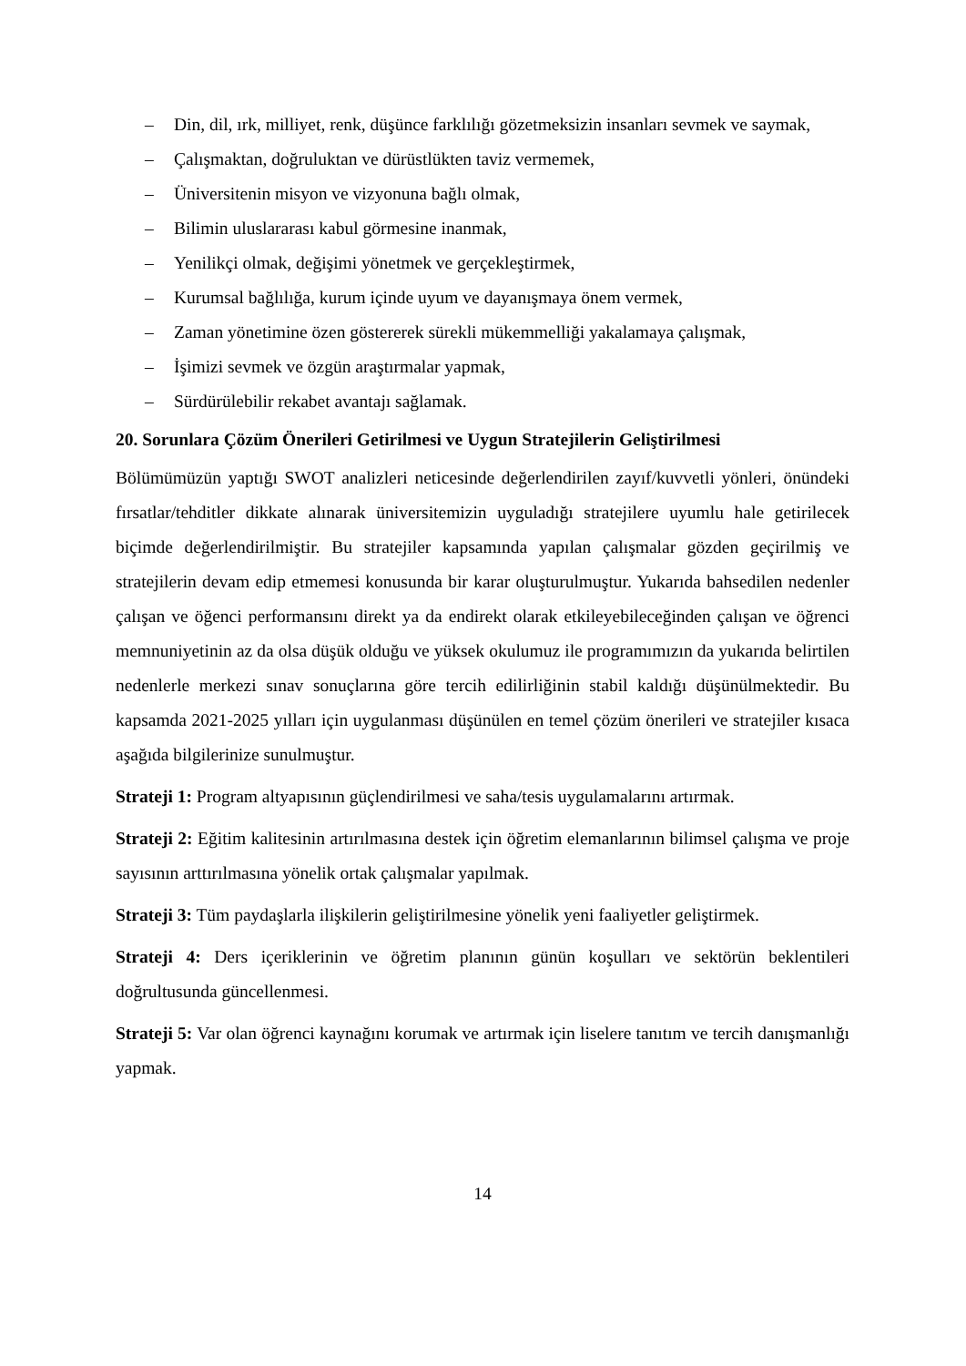– Din, dil, ırk, milliyet, renk, düşünce farklılığı gözetmeksizin insanları sevmek ve saymak,
– Çalışmaktan, doğruluktan ve dürüstlükten taviz vermemek,
– Üniversitenin misyon ve vizyonuna bağlı olmak,
– Bilimin uluslararası kabul görmesine inanmak,
– Yenilikçi olmak, değişimi yönetmek ve gerçekleştirmek,
– Kurumsal bağlılığa, kurum içinde uyum ve dayanışmaya önem vermek,
– Zaman yönetimine özen göstererek sürekli mükemmelliği yakalamaya çalışmak,
– İşimizi sevmek ve özgün araştırmalar yapmak,
– Sürdürülebilir rekabet avantajı sağlamak.
20. Sorunlara Çözüm Önerileri Getirilmesi ve Uygun Stratejilerin Geliştirilmesi
Bölümümüzün yaptığı SWOT analizleri neticesinde değerlendirilen zayıf/kuvvetli yönleri, önündeki fırsatlar/tehditler dikkate alınarak üniversitemizin uyguladığı stratejilere uyumlu hale getirilecek biçimde değerlendirilmiştir. Bu stratejiler kapsamında yapılan çalışmalar gözden geçirilmiş ve stratejilerin devam edip etmemesi konusunda bir karar oluşturulmuştur. Yukarıda bahsedilen nedenler çalışan ve öğenci performansını direkt ya da endirekt olarak etkileyebileceğinden çalışan ve öğrenci memnuniyetinin az da olsa düşük olduğu ve yüksek okulumuz ile programımızın da yukarıda belirtilen nedenlerle merkezi sınav sonuçlarına göre tercih edilirliğinin stabil kaldığı düşünülmektedir. Bu kapsamda 2021-2025 yılları için uygulanması düşünülen en temel çözüm önerileri ve stratejiler kısaca aşağıda bilgilerinize sunulmuştur.
Strateji 1: Program altyapısının güçlendirilmesi ve saha/tesis uygulamalarını artırmak.
Strateji 2: Eğitim kalitesinin artırılmasına destek için öğretim elemanlarının bilimsel çalışma ve proje sayısının arttırılmasına yönelik ortak çalışmalar yapılmak.
Strateji 3: Tüm paydaşlarla ilişkilerin geliştirilmesine yönelik yeni faaliyetler geliştirmek.
Strateji 4: Ders içeriklerinin ve öğretim planının günün koşulları ve sektörün beklentileri doğrultusunda güncellenmesi.
Strateji 5: Var olan öğrenci kaynağını korumak ve artırmak için liselere tanıtım ve tercih danışmanlığı yapmak.
14